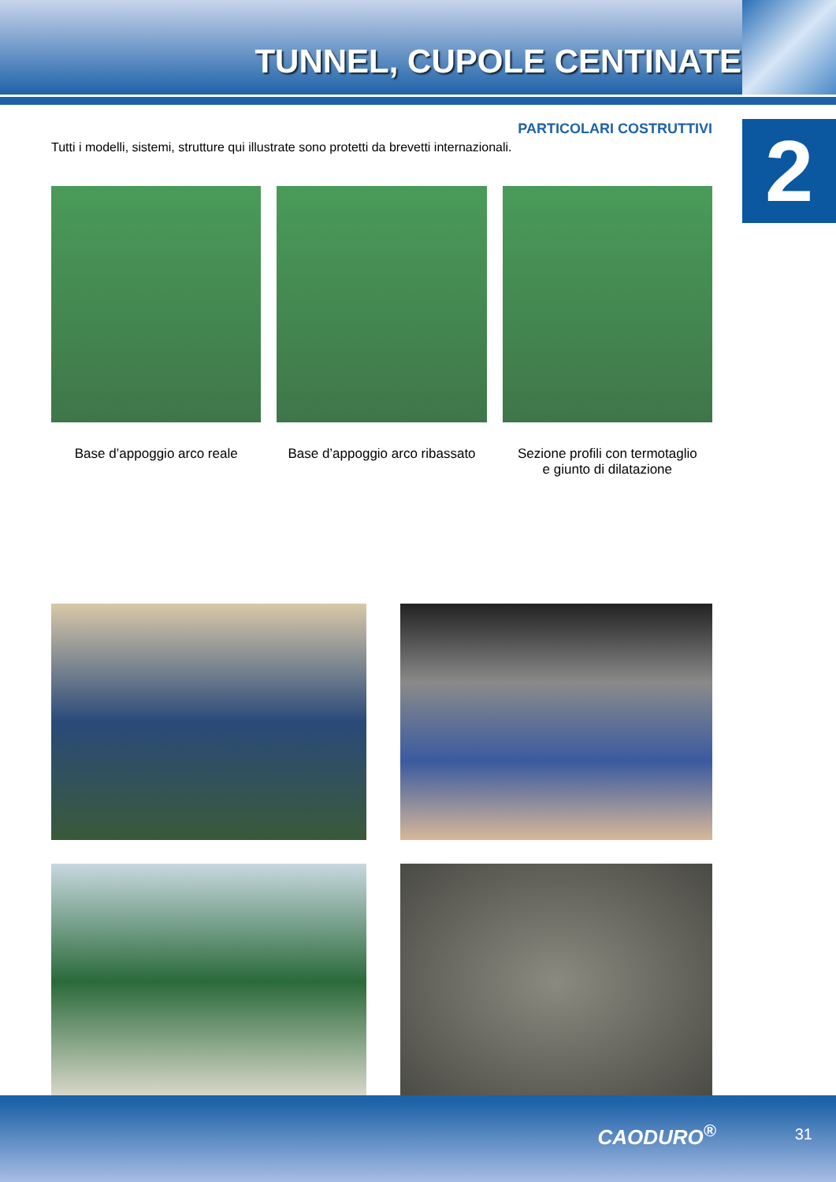TUNNEL, CUPOLE CENTINATE
2
PARTICOLARI COSTRUTTIVI
Tutti i modelli, sistemi, strutture qui illustrate sono protetti da brevetti internazionali.
Base d’appoggio arco reale Base d’appoggio arco ribassato Sezione profili con termotaglio
e giunto di dilatazione
CAODURO<sup>®</sup> 31